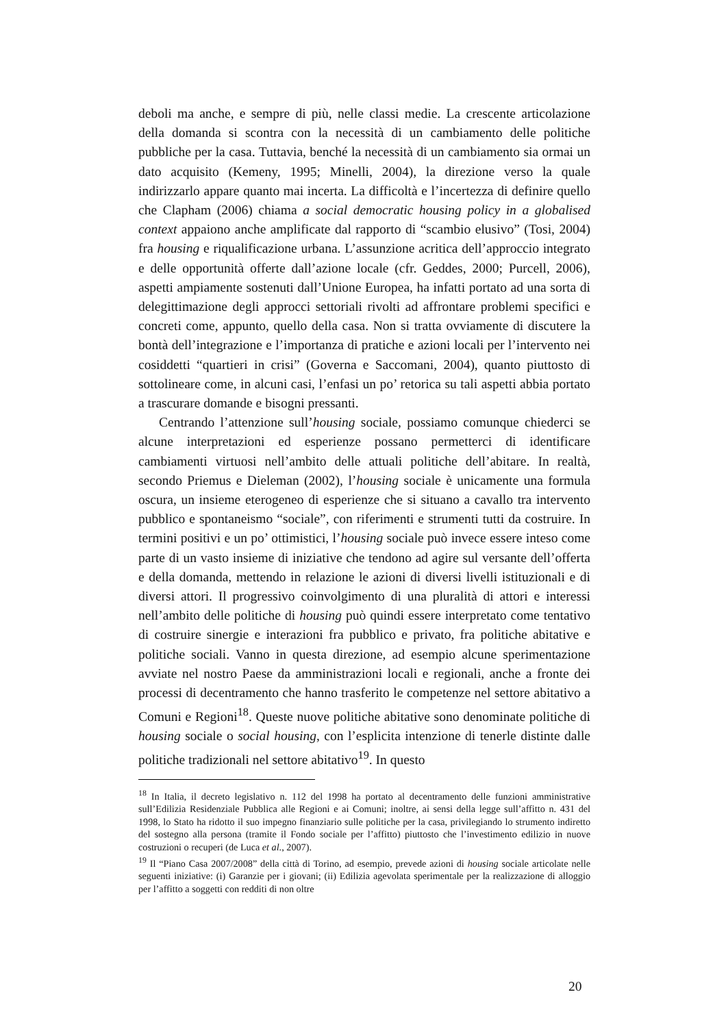deboli ma anche, e sempre di più, nelle classi medie. La crescente articolazione della domanda si scontra con la necessità di un cambiamento delle politiche pubbliche per la casa. Tuttavia, benché la necessità di un cambiamento sia ormai un dato acquisito (Kemeny, 1995; Minelli, 2004), la direzione verso la quale indirizzarlo appare quanto mai incerta. La difficoltà e l’incertezza di definire quello che Clapham (2006) chiama a social democratic housing policy in a globalised context appaiono anche amplificate dal rapporto di “scambio elusivo” (Tosi, 2004) fra housing e riqualificazione urbana. L’assunzione acritica dell’approccio integrato e delle opportunità offerte dall’azione locale (cfr. Geddes, 2000; Purcell, 2006), aspetti ampiamente sostenuti dall’Unione Europea, ha infatti portato ad una sorta di delegittimazione degli approcci settoriali rivolti ad affrontare problemi specifici e concreti come, appunto, quello della casa. Non si tratta ovviamente di discutere la bontà dell’integrazione e l’importanza di pratiche e azioni locali per l’intervento nei cosiddetti “quartieri in crisi” (Governa e Saccomani, 2004), quanto piuttosto di sottolineare come, in alcuni casi, l’enfasi un po’ retorica su tali aspetti abbia portato a trascurare domande e bisogni pressanti.
Centrando l’attenzione sull’housing sociale, possiamo comunque chiederci se alcune interpretazioni ed esperienze possano permetterci di identificare cambiamenti virtuosi nell’ambito delle attuali politiche dell’abitare. In realtà, secondo Priemus e Dieleman (2002), l’housing sociale è unicamente una formula oscura, un insieme eterogeneo di esperienze che si situano a cavallo tra intervento pubblico e spontaneismo “sociale”, con riferimenti e strumenti tutti da costruire. In termini positivi e un po’ ottimistici, l’housing sociale può invece essere inteso come parte di un vasto insieme di iniziative che tendono ad agire sul versante dell’offerta e della domanda, mettendo in relazione le azioni di diversi livelli istituzionali e di diversi attori. Il progressivo coinvolgimento di una pluralità di attori e interessi nell’ambito delle politiche di housing può quindi essere interpretato come tentativo di costruire sinergie e interazioni fra pubblico e privato, fra politiche abitative e politiche sociali. Vanno in questa direzione, ad esempio alcune sperimentazione avviate nel nostro Paese da amministrazioni locali e regionali, anche a fronte dei processi di decentramento che hanno trasferito le competenze nel settore abitativo a Comuni e Regioni<sup>18</sup>. Queste nuove politiche abitative sono denominate politiche di housing sociale o social housing, con l’esplicita intenzione di tenerle distinte dalle politiche tradizionali nel settore abitativo<sup>19</sup>. In questo
<sup>18</sup> In Italia, il decreto legislativo n. 112 del 1998 ha portato al decentramento delle funzioni amministrative sull’Edilizia Residenziale Pubblica alle Regioni e ai Comuni; inoltre, ai sensi della legge sull’affitto n. 431 del 1998, lo Stato ha ridotto il suo impegno finanziario sulle politiche per la casa, privilegiando lo strumento indiretto del sostegno alla persona (tramite il Fondo sociale per l’affitto) piuttosto che l’investimento edilizio in nuove costruzioni o recuperi (de Luca et al., 2007).
<sup>19</sup> Il “Piano Casa 2007/2008” della città di Torino, ad esempio, prevede azioni di housing sociale articolate nelle seguenti iniziative: (i) Garanzie per i giovani; (ii) Edilizia agevolata sperimentale per la realizzazione di alloggio per l’affitto a soggetti con redditi di non oltre
20